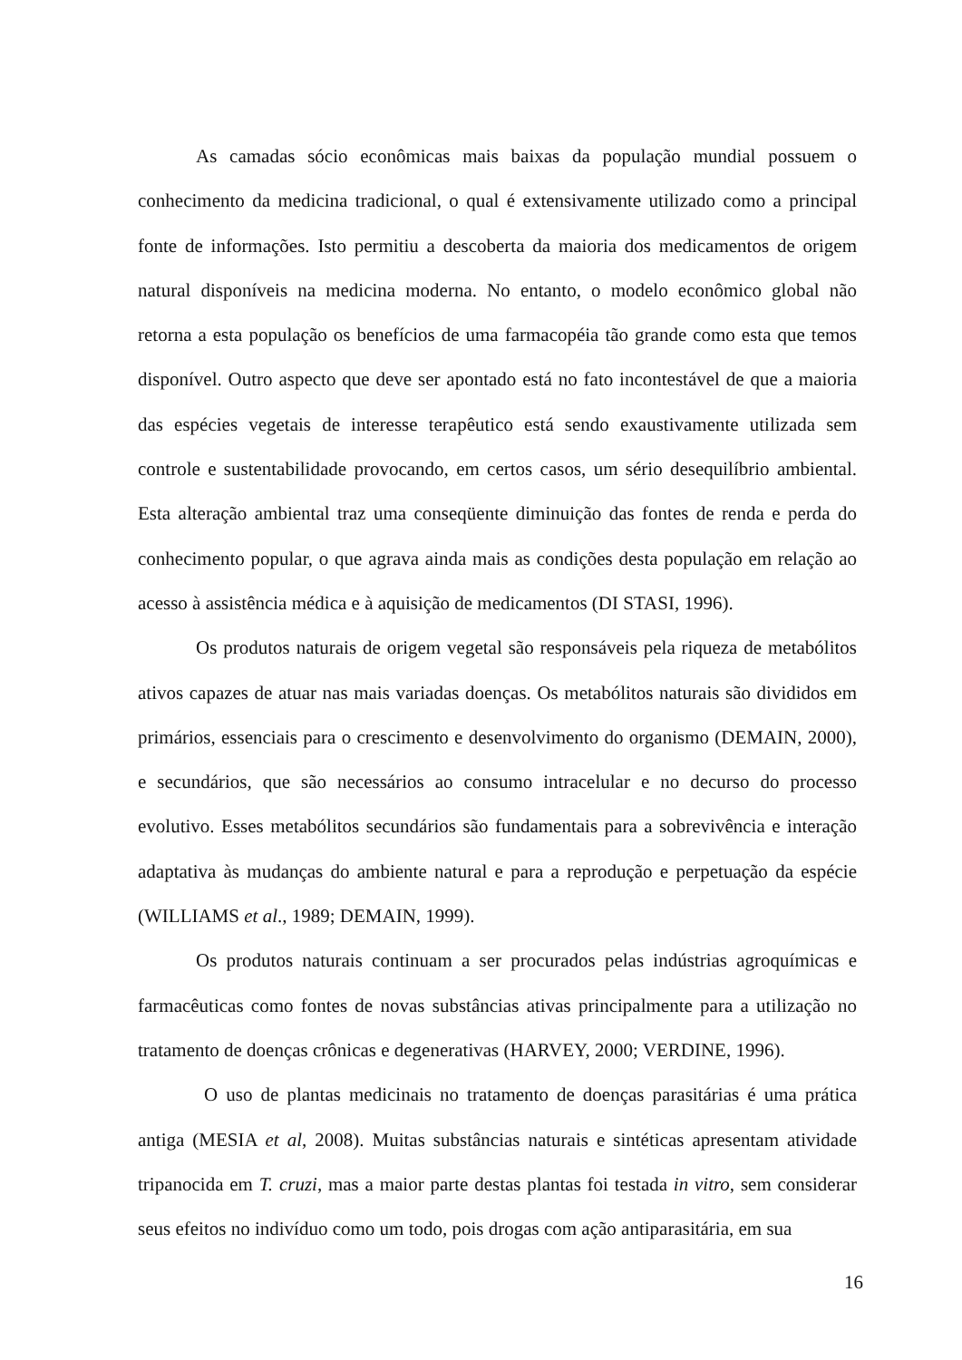As camadas sócio econômicas mais baixas da população mundial possuem o conhecimento da medicina tradicional, o qual é extensivamente utilizado como a principal fonte de informações. Isto permitiu a descoberta da maioria dos medicamentos de origem natural disponíveis na medicina moderna. No entanto, o modelo econômico global não retorna a esta população os benefícios de uma farmacopéia tão grande como esta que temos disponível. Outro aspecto que deve ser apontado está no fato incontestável de que a maioria das espécies vegetais de interesse terapêutico está sendo exaustivamente utilizada sem controle e sustentabilidade provocando, em certos casos, um sério desequilíbrio ambiental. Esta alteração ambiental traz uma conseqüente diminuição das fontes de renda e perda do conhecimento popular, o que agrava ainda mais as condições desta população em relação ao acesso à assistência médica e à aquisição de medicamentos (DI STASI, 1996).
Os produtos naturais de origem vegetal são responsáveis pela riqueza de metabólitos ativos capazes de atuar nas mais variadas doenças. Os metabólitos naturais são divididos em primários, essenciais para o crescimento e desenvolvimento do organismo (DEMAIN, 2000), e secundários, que são necessários ao consumo intracelular e no decurso do processo evolutivo. Esses metabólitos secundários são fundamentais para a sobrevivência e interação adaptativa às mudanças do ambiente natural e para a reprodução e perpetuação da espécie (WILLIAMS et al., 1989; DEMAIN, 1999).
Os produtos naturais continuam a ser procurados pelas indústrias agroquímicas e farmacêuticas como fontes de novas substâncias ativas principalmente para a utilização no tratamento de doenças crônicas e degenerativas (HARVEY, 2000; VERDINE, 1996).
O uso de plantas medicinais no tratamento de doenças parasitárias é uma prática antiga (MESIA et al, 2008). Muitas substâncias naturais e sintéticas apresentam atividade tripanocida em T. cruzi, mas a maior parte destas plantas foi testada in vitro, sem considerar seus efeitos no indivíduo como um todo, pois drogas com ação antiparasitária, em sua
16